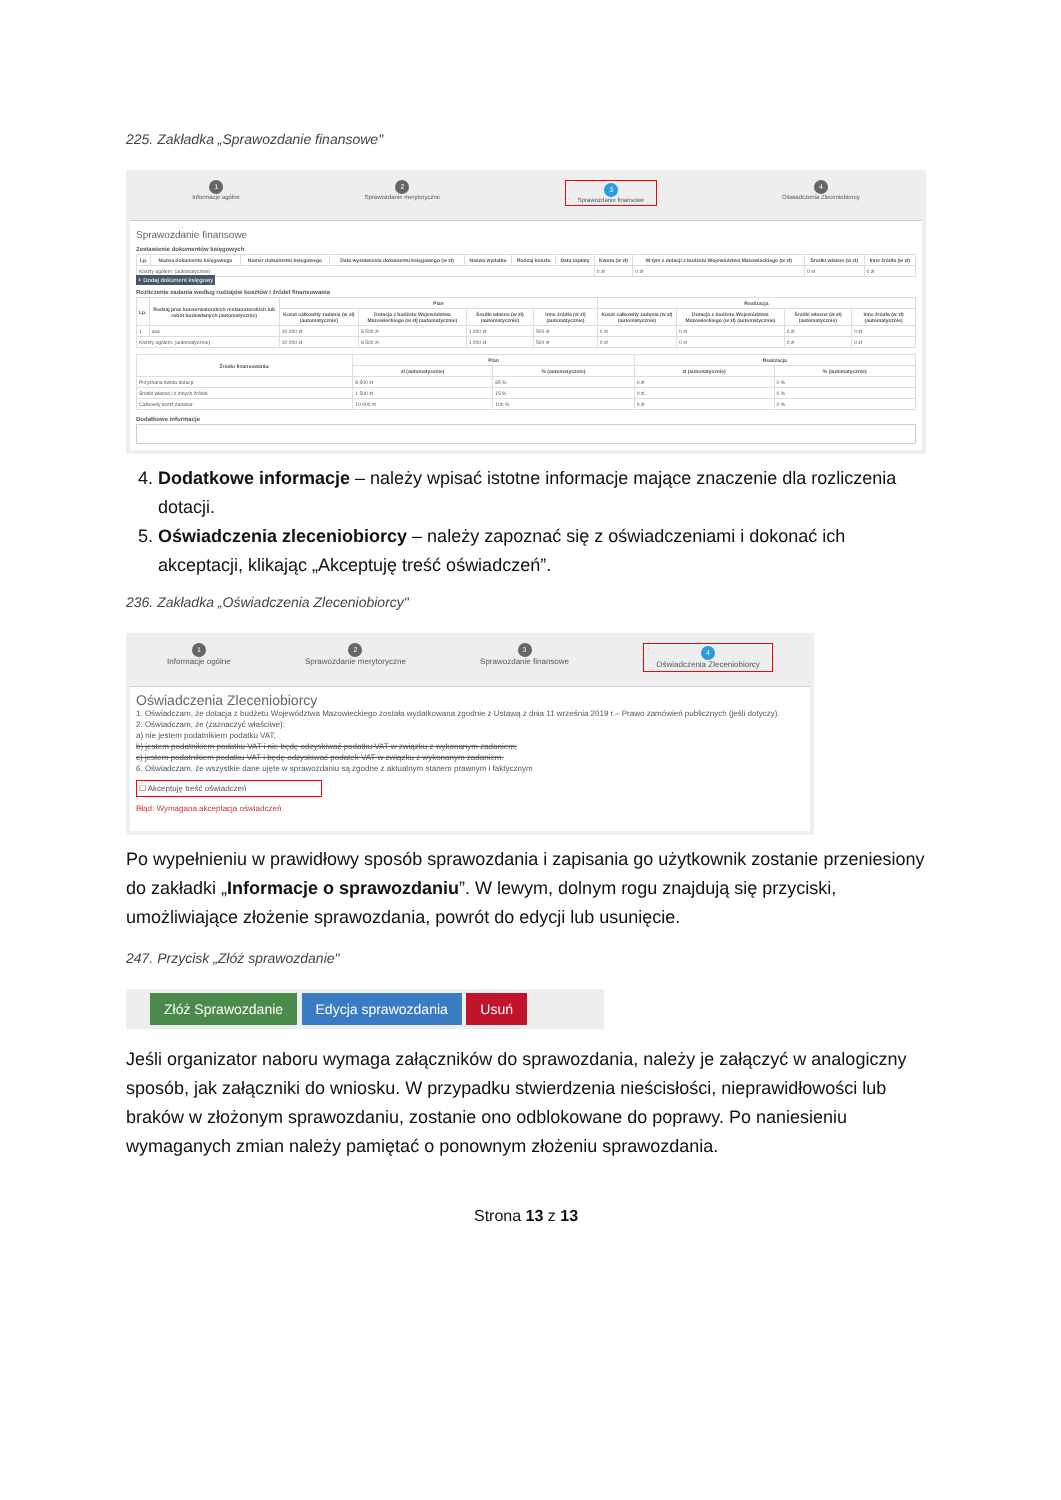225. Zakładka „Sprawozdanie finansowe"
1
Informacje ogólne
2
Sprawozdanie merytoryczne
3
Sprawozdanie finansowe
4
Oświadczenia Zleceniobiorcy
Sprawozdanie finansowe
Zestawienie dokumentów księgowych
| Lp. | Nazwa dokumentu księgowego | Numer dokumentu księgowego | Data wystawienia dokumentu księgowego (w zł) | Nazwa wydatku | Rodzaj kosztu | Data zapłaty | Kwota (w zł) | W tym z dotacji z budżetu Województwa Mazowieckiego (w zł) | Środki własne (w zł) | Inne źródła (w zł) |
| --- | --- | --- | --- | --- | --- | --- | --- | --- | --- | --- |
| Koszty ogółem: (automatycznie) | | | | | | | 0 zł | 0 zł | 0 zł | 0 zł |
+ Dodaj dokument księgowy
Rozliczenie zadania według rodzajów kosztów i źródeł finansowania
| Lp. | Rodzaj prac konserwatorskich restauratorskich lub robót budowlanych (automatycznie) | Plan | | | | Realizacja | | | |
| --- | --- | --- | --- | --- | --- | --- | --- | --- | --- |
| | | Koszt całkowity zadania (w zł) (automatycznie) | Dotacja z budżetu Województwa Mazowieckiego (w zł) (automatycznie) | Środki własne (w zł) (automatycznie) | Inne źródła (w zł) (automatycznie) | Koszt całkowity zadania (w zł) (automatycznie) | Dotacja z budżetu Województwa Mazowieckiego (w zł) (automatycznie) | Środki własne (w zł) (automatycznie) | Inne źródła (w zł) (automatycznie) |
| 1. | aaa | 10 000 zł | 8 500 zł | 1 000 zł | 500 zł | 0 zł | 0 zł | 0 zł | 0 zł |
| Koszty ogółem: (automatycznie) | | 10 000 zł | 8 500 zł | 1 000 zł | 500 zł | 0 zł | 0 zł | 0 zł | 0 zł |
| Źródło finansowania: | Plan | | Realizacja | |
| --- | --- | --- | --- | --- |
| | zł (automatycznie) | % (automatycznie) | zł (automatycznie) | % (automatycznie) |
| Przyznana kwota dotacji: | 8 500 zł | 85 % | 0 zł | 0 % |
| Środki własne i z innych źródeł: | 1 500 zł | 15 % | 0 zł | 0 % |
| Całkowity koszt zadania: | 10 000 zł | 100 % | 0 zł | 0 % |
Dodatkowe informacje
4. Dodatkowe informacje – należy wpisać istotne informacje mające znaczenie dla rozliczenia dotacji.
5. Oświadczenia zleceniobiorcy – należy zapoznać się z oświadczeniami i dokonać ich akceptacji, klikając „Akceptuję treść oświadczeń”.
236. Zakładka „Oświadczenia Zleceniobiorcy"
1
Informacje ogólne
2
Sprawozdanie merytoryczne
3
Sprawozdanie finansowe
4
Oświadczenia Zleceniobiorcy
Oświadczenia Zleceniobiorcy
1. Oświadczam, że dotacja z budżetu Województwa Mazowieckiego została wydatkowana zgodnie z Ustawą z dnia 11 września 2019 r.– Prawo zamówień publicznych (jeśli dotyczy).
2. Oświadczam, że (zaznaczyć właściwe):
a) nie jestem podatnikiem podatku VAT;
b) jestem podatnikiem podatku VAT i nie będę odzyskiwać podatku VAT w związku z wykonanym zadaniem;
c) jestem podatnikiem podatku VAT i będę odzyskiwać podatek VAT w związku z wykonanym zadaniem.
6. Oświadczam, że wszystkie dane ujęte w sprawozdaniu są zgodne z aktualnym stanem prawnym i faktycznym
☐ Akceptuję treść oświadczeń
Błąd: Wymagana akceptacja oświadczeń
Po wypełnieniu w prawidłowy sposób sprawozdania i zapisania go użytkownik zostanie przeniesiony do zakładki „Informacje o sprawozdaniu”. W lewym, dolnym rogu znajdują się przyciski, umożliwiające złożenie sprawozdania, powrót do edycji lub usunięcie.
247. Przycisk „Złóż sprawozdanie"
Złóż Sprawozdanie Edycja sprawozdania Usuń
Jeśli organizator naboru wymaga załączników do sprawozdania, należy je załączyć w analogiczny sposób, jak załączniki do wniosku. W przypadku stwierdzenia nieścisłości, nieprawidłowości lub braków w złożonym sprawozdaniu, zostanie ono odblokowane do poprawy. Po naniesieniu wymaganych zmian należy pamiętać o ponownym złożeniu sprawozdania.
Strona 13 z 13